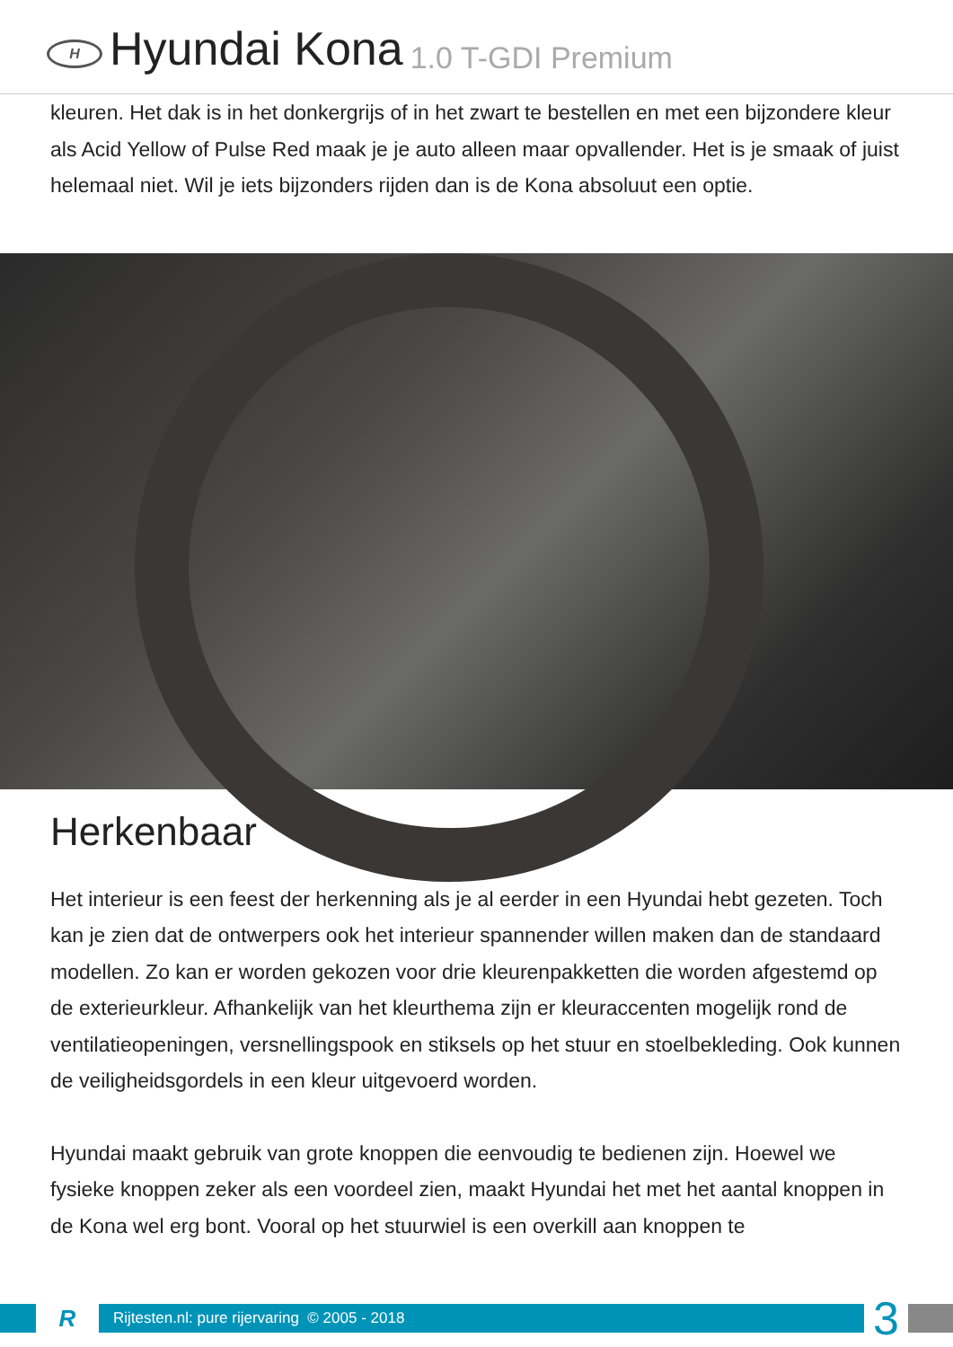H
Hyundai Kona 1.0 T-GDI Premium
kleuren. Het dak is in het donkergrijs of in het zwart te bestellen en met een bijzondere kleur als Acid Yellow of Pulse Red maak je je auto alleen maar opvallender. Het is je smaak of juist helemaal niet. Wil je iets bijzonders rijden dan is de Kona absoluut een optie.
Herkenbaar
Het interieur is een feest der herkenning als je al eerder in een Hyundai hebt gezeten. Toch kan je zien dat de ontwerpers ook het interieur spannender willen maken dan de standaard modellen. Zo kan er worden gekozen voor drie kleurenpakketten die worden afgestemd op de exterieurkleur. Afhankelijk van het kleurthema zijn er kleuraccenten mogelijk rond de ventilatieopeningen, versnellingspook en stiksels op het stuur en stoelbekleding. Ook kunnen de veiligheidsgordels in een kleur uitgevoerd worden.
Hyundai maakt gebruik van grote knoppen die eenvoudig te bedienen zijn. Hoewel we fysieke knoppen zeker als een voordeel zien, maakt Hyundai het met het aantal knoppen in de Kona wel erg bont. Vooral op het stuurwiel is een overkill aan knoppen te
R
Rijtesten.nl: pure rijervaring © 2005 - 2018
3